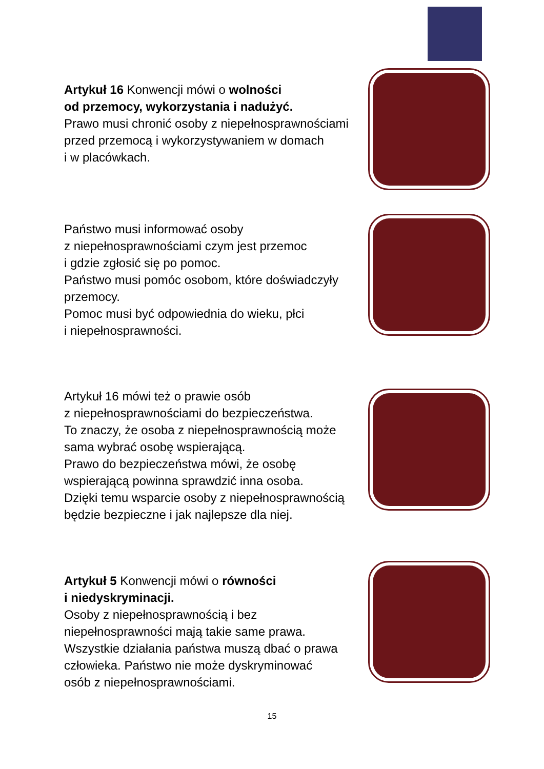Artykuł 16 Konwencji mówi o wolności
od przemocy, wykorzystania i nadużyć.
Prawo musi chronić osoby z niepełnosprawnościami
przed przemocą i wykorzystywaniem w domach
i w placówkach.
Państwo musi informować osoby
z niepełnosprawnościami czym jest przemoc
i gdzie zgłosić się po pomoc.
Państwo musi pomóc osobom, które doświadczyły
przemocy.
Pomoc musi być odpowiednia do wieku, płci
i niepełnosprawności.
Artykuł 16 mówi też o prawie osób
z niepełnosprawnościami do bezpieczeństwa.
To znaczy, że osoba z niepełnosprawnością może
sama wybrać osobę wspierającą.
Prawo do bezpieczeństwa mówi, że osobę
wspierającą powinna sprawdzić inna osoba.
Dzięki temu wsparcie osoby z niepełnosprawnością
będzie bezpieczne i jak najlepsze dla niej.
Artykuł 5 Konwencji mówi o równości
i niedyskryminacji.
Osoby z niepełnosprawnością i bez
niepełnosprawności mają takie same prawa.
Wszystkie działania państwa muszą dbać o prawa
człowieka. Państwo nie może dyskryminować
osób z niepełnosprawnościami.
15